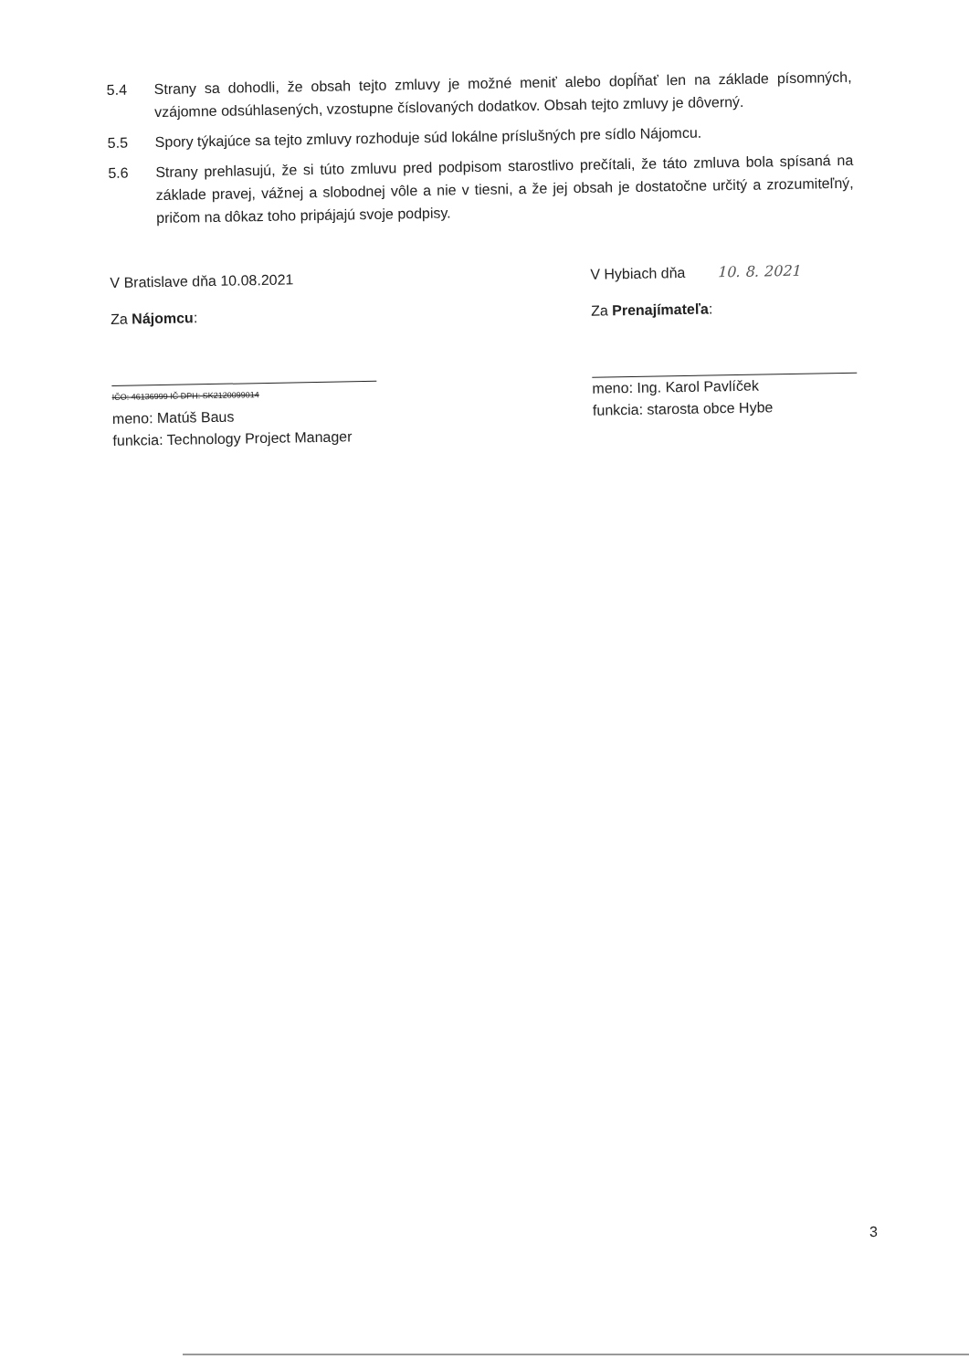5.4
Strany sa dohodli, že obsah tejto zmluvy je možné meniť alebo dopĺňať len na základe písomných, vzájomne odsúhlasených, vzostupne číslovaných dodatkov. Obsah tejto zmluvy je dôverný.
5.5
Spory týkajúce sa tejto zmluvy rozhoduje súd lokálne príslušných pre sídlo Nájomcu.
5.6
Strany prehlasujú, že si túto zmluvu pred podpisom starostlivo prečítali, že táto zmluva bola spísaná na základe pravej, vážnej a slobodnej vôle a nie v tiesni, a že jej obsah je dostatočne určitý a zrozumiteľný, pričom na dôkaz toho pripájajú svoje podpisy.
V Bratislave dňa 10.08.2021
Za Nájomcu:
IČO: 46136999 IČ DPH: SK2120099014
meno: Matúš Baus
funkcia: Technology Project Manager
V Hybiach dňa 10. 8. 2021
Za Prenajímateľa:
meno: Ing. Karol Pavlíček
funkcia: starosta obce Hybe
3